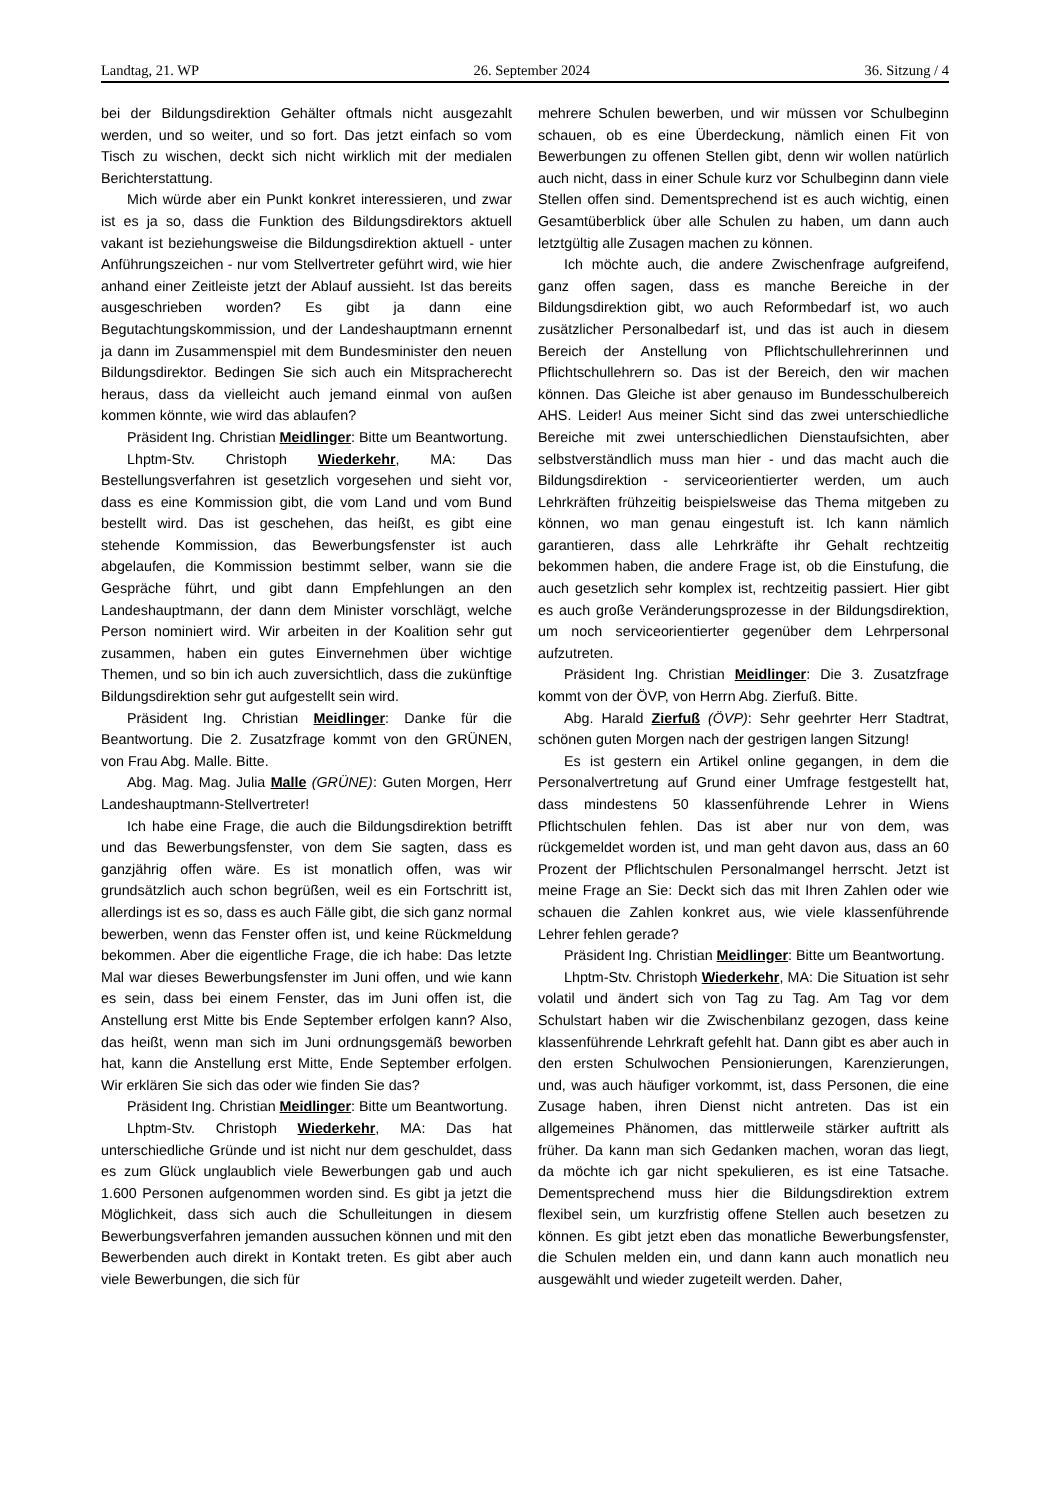Landtag, 21. WP 26. September 2024 36. Sitzung / 4
bei der Bildungsdirektion Gehälter oftmals nicht ausgezahlt werden, und so weiter, und so fort. Das jetzt einfach so vom Tisch zu wischen, deckt sich nicht wirklich mit der medialen Berichterstattung.
Mich würde aber ein Punkt konkret interessieren, und zwar ist es ja so, dass die Funktion des Bildungsdirektors aktuell vakant ist beziehungsweise die Bildungsdirektion aktuell - unter Anführungszeichen - nur vom Stellvertreter geführt wird, wie hier anhand einer Zeitleiste jetzt der Ablauf aussieht. Ist das bereits ausgeschrieben worden? Es gibt ja dann eine Begutachtungskommission, und der Landeshauptmann ernennt ja dann im Zusammenspiel mit dem Bundesminister den neuen Bildungsdirektor. Bedingen Sie sich auch ein Mitspracherecht heraus, dass da vielleicht auch jemand einmal von außen kommen könnte, wie wird das ablaufen?
Präsident Ing. Christian Meidlinger: Bitte um Beantwortung.
Lhptm-Stv. Christoph Wiederkehr, MA: Das Bestellungsverfahren ist gesetzlich vorgesehen und sieht vor, dass es eine Kommission gibt, die vom Land und vom Bund bestellt wird. Das ist geschehen, das heißt, es gibt eine stehende Kommission, das Bewerbungsfenster ist auch abgelaufen, die Kommission bestimmt selber, wann sie die Gespräche führt, und gibt dann Empfehlungen an den Landeshauptmann, der dann dem Minister vorschlägt, welche Person nominiert wird. Wir arbeiten in der Koalition sehr gut zusammen, haben ein gutes Einvernehmen über wichtige Themen, und so bin ich auch zuversichtlich, dass die zukünftige Bildungsdirektion sehr gut aufgestellt sein wird.
Präsident Ing. Christian Meidlinger: Danke für die Beantwortung. Die 2. Zusatzfrage kommt von den GRÜNEN, von Frau Abg. Malle. Bitte.
Abg. Mag. Mag. Julia Malle (GRÜNE): Guten Morgen, Herr Landeshauptmann-Stellvertreter!
Ich habe eine Frage, die auch die Bildungsdirektion betrifft und das Bewerbungsfenster, von dem Sie sagten, dass es ganzjährig offen wäre. Es ist monatlich offen, was wir grundsätzlich auch schon begrüßen, weil es ein Fortschritt ist, allerdings ist es so, dass es auch Fälle gibt, die sich ganz normal bewerben, wenn das Fenster offen ist, und keine Rückmeldung bekommen. Aber die eigentliche Frage, die ich habe: Das letzte Mal war dieses Bewerbungsfenster im Juni offen, und wie kann es sein, dass bei einem Fenster, das im Juni offen ist, die Anstellung erst Mitte bis Ende September erfolgen kann? Also, das heißt, wenn man sich im Juni ordnungsgemäß beworben hat, kann die Anstellung erst Mitte, Ende September erfolgen. Wir erklären Sie sich das oder wie finden Sie das?
Präsident Ing. Christian Meidlinger: Bitte um Beantwortung.
Lhptm-Stv. Christoph Wiederkehr, MA: Das hat unterschiedliche Gründe und ist nicht nur dem geschuldet, dass es zum Glück unglaublich viele Bewerbungen gab und auch 1.600 Personen aufgenommen worden sind. Es gibt ja jetzt die Möglichkeit, dass sich auch die Schulleitungen in diesem Bewerbungsverfahren jemanden aussuchen können und mit den Bewerbenden auch direkt in Kontakt treten. Es gibt aber auch viele Bewerbungen, die sich für
mehrere Schulen bewerben, und wir müssen vor Schulbeginn schauen, ob es eine Überdeckung, nämlich einen Fit von Bewerbungen zu offenen Stellen gibt, denn wir wollen natürlich auch nicht, dass in einer Schule kurz vor Schulbeginn dann viele Stellen offen sind. Dementsprechend ist es auch wichtig, einen Gesamtüberblick über alle Schulen zu haben, um dann auch letztgültig alle Zusagen machen zu können.
Ich möchte auch, die andere Zwischenfrage aufgreifend, ganz offen sagen, dass es manche Bereiche in der Bildungsdirektion gibt, wo auch Reformbedarf ist, wo auch zusätzlicher Personalbedarf ist, und das ist auch in diesem Bereich der Anstellung von Pflichtschullehrerinnen und Pflichtschullehrern so. Das ist der Bereich, den wir machen können. Das Gleiche ist aber genauso im Bundesschulbereich AHS. Leider! Aus meiner Sicht sind das zwei unterschiedliche Bereiche mit zwei unterschiedlichen Dienstaufsichten, aber selbstverständlich muss man hier - und das macht auch die Bildungsdirektion - serviceorientierter werden, um auch Lehrkräften frühzeitig beispielsweise das Thema mitgeben zu können, wo man genau eingestuft ist. Ich kann nämlich garantieren, dass alle Lehrkräfte ihr Gehalt rechtzeitig bekommen haben, die andere Frage ist, ob die Einstufung, die auch gesetzlich sehr komplex ist, rechtzeitig passiert. Hier gibt es auch große Veränderungsprozesse in der Bildungsdirektion, um noch serviceorientierter gegenüber dem Lehrpersonal aufzutreten.
Präsident Ing. Christian Meidlinger: Die 3. Zusatzfrage kommt von der ÖVP, von Herrn Abg. Zierfuß. Bitte.
Abg. Harald Zierfuß (ÖVP): Sehr geehrter Herr Stadtrat, schönen guten Morgen nach der gestrigen langen Sitzung!
Es ist gestern ein Artikel online gegangen, in dem die Personalvertretung auf Grund einer Umfrage festgestellt hat, dass mindestens 50 klassenführende Lehrer in Wiens Pflichtschulen fehlen. Das ist aber nur von dem, was rückgemeldet worden ist, und man geht davon aus, dass an 60 Prozent der Pflichtschulen Personalmangel herrscht. Jetzt ist meine Frage an Sie: Deckt sich das mit Ihren Zahlen oder wie schauen die Zahlen konkret aus, wie viele klassenführende Lehrer fehlen gerade?
Präsident Ing. Christian Meidlinger: Bitte um Beantwortung.
Lhptm-Stv. Christoph Wiederkehr, MA: Die Situation ist sehr volatil und ändert sich von Tag zu Tag. Am Tag vor dem Schulstart haben wir die Zwischenbilanz gezogen, dass keine klassenführende Lehrkraft gefehlt hat. Dann gibt es aber auch in den ersten Schulwochen Pensionierungen, Karenzierungen, und, was auch häufiger vorkommt, ist, dass Personen, die eine Zusage haben, ihren Dienst nicht antreten. Das ist ein allgemeines Phänomen, das mittlerweile stärker auftritt als früher. Da kann man sich Gedanken machen, woran das liegt, da möchte ich gar nicht spekulieren, es ist eine Tatsache. Dementsprechend muss hier die Bildungsdirektion extrem flexibel sein, um kurzfristig offene Stellen auch besetzen zu können. Es gibt jetzt eben das monatliche Bewerbungsfenster, die Schulen melden ein, und dann kann auch monatlich neu ausgewählt und wieder zugeteilt werden. Daher,